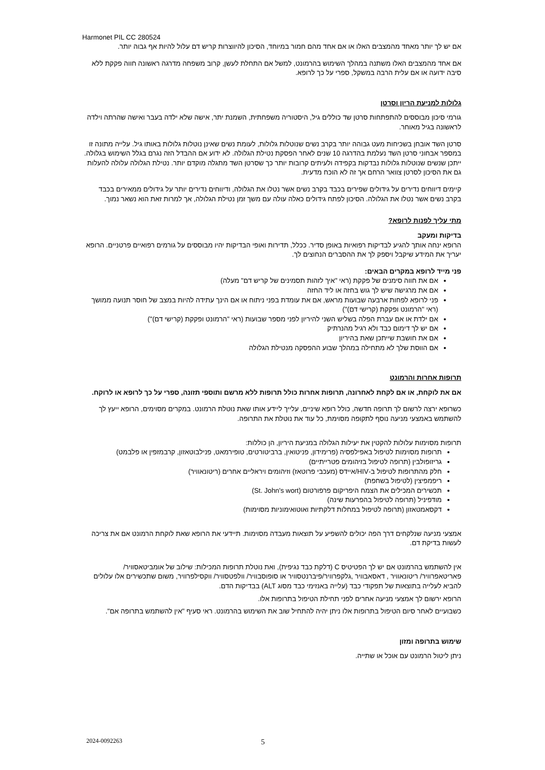Harmonet PIL CC 280524
אם יש לך יותר מאחד מהמצבים האלו או אם אחד מהם חמור במיוחד, הסיכון להיווצרות קריש דם עלול להיות אף גבוה יותר.
אם אחד מהמצבים האלו משתנה במהלך השימוש בהרמונט, למשל אם התחלת לעשן, קרוב משפחה מדרגה ראשונה חווה פקקת ללא סיבה ידועה או אם עלית הרבה במשקל, ספרי על כך לרופא.
גלולות למניעת הריון וסרטן
גורמי סיכון מבוססים להתפתחות סרטן שד כוללים גיל, היסטוריה משפחתית, השמנת יתר, אישה שלא ילדה בעבר ואישה שהרתה וילדה לראשונה בגיל מאוחר.
סרטן השד אובחן בשכיחות מעט גבוהה יותר בקרב נשים שנוטלות גלולות, לעומת נשים שאינן נוטלות גלולות באותו גיל. עלייה מתונה זו במספר אבחוני סרטן השד נעלמת בהדרגה 10 שנים לאחר הפסקת נטילת הגלולה. לא ידוע אם ההבדל הזה נגרם בגלל השימוש בגלולה. ייתכן שנשים שנוטלות גלולות נבדקות בקפידה ולעיתים קרובות יותר כך שסרטן השד מתגלה מוקדם יותר. נטילת הגלולה עלולה להעלות גם את הסיכון לסרטן צוואר הרחם אך זה לא הוכח מדעית.
קיימים דיווחים נדירים על גידולים שפירים בכבד בקרב נשים אשר נטלו את הגלולה, ודיווחים נדירים יותר על גידולים ממאירים בכבד בקרב נשים אשר נטלו את הגלולה. הסיכון לפתח גידולים כאלה עולה עם משך זמן נטילת הגלולה, אך למרות זאת הוא נשאר נמוך.
מתי עליך לפנות לרופא?
בדיקות ומעקב
הרופא ינחה אותך להגיע לבדיקות רפואיות באופן סדיר. ככלל, תדירות ואופי הבדיקות יהיו מבוססים על גורמים רפואיים פרטניים. הרופא יעריך את המידע שיקבל ויספק לך את ההסברים הנחוצים לך.
פני מייד לרופא במקרים הבאים:
אם את חווה סימנים של פקקת (ראי "איך לזהות תסמינים של קריש דם" מעלה)
אם את מרגישה שיש לך גוש בחזה או ליד החזה
פני לרופא לפחות ארבעה שבועות מראש, אם את עומדת בפני ניתוח או אם הינך עתידה להיות במצב של חוסר תנועה ממושך (ראי "הרמונט ופקקת (קרישי דם)")
אם ילדת או אם עברת הפלה בשליש השני להיריון לפני מספר שבועות (ראי "הרמונט ופקקת (קרישי דם)")
אם יש לך דימום כבד ולא רגיל מהנרתיק
אם את חושבת שייתכן שאת בהיריון
אם הווסת שלך לא מתחילה במהלך שבוע ההפסקה מנטילת הגלולה
תרופות אחרות והרמונט
אם את לוקחת, או אם לקחת לאחרונה, תרופות אחרות כולל תרופות ללא מרשם ותוספי תזונה, ספרי על כך לרופא או לרוקח.
כשרופא ירצה לרשום לך תרופה חדשה, כולל רופא שיניים, עלייך ליידע אותו שאת נוטלת הרמונט. במקרים מסוימים, הרופא ייעץ לך להשתמש באמצעי מניעה נוסף לתקופה מסוימת, כל עוד את נוטלת את התרופה.
תרופות מסוימות עלולות להקטין את יעילות הגלולה במניעת היריון, הן כוללות:
תרופות מסוימות לטיפול באפילפסיה (פרימידון, פניטואין, ברביטורטים, טופירמאט, פנילבוטאזון, קרבמזפין או פלבמט)
גריזופולבין (תרופה לטיפול בזיהומים פטרייתיים)
חלק מהתרופות לטיפול ב-HIV/איידס (מעכבי פרוטאז) וזיהומים ויראליים אחרים (ריטונאוויר)
ריפמפיצין (לטיפול בשחפת)
תכשירים המכילים את הצמח היפריקום פרפורטום (St. John's wort)
מודפיניל (תרופה לטיפול בהפרעות שינה)
דקסאמטאזון (תרופה לטיפול במחלות דלקתיות ואוטואימוניות מסוימות)
אמצעי מניעה שנלקחים דרך הפה יכולים להשפיע על תוצאות מעבדה מסוימות. תיידעי את הרופא שאת לוקחת הרמונט אם את צריכה לעשות בדיקת דם.
אין להשתמש בהרמונט אם יש לך הפטיטיס C (דלקת כבד נגיפית), ואת נוטלת תרופות המכילות: שילוב של אומביטאסוויר/ פאריטאפרוויר/ ריטונאוויר , דאסאבוויר ,גלקפרוויר/פיברנטסוויר או סופוסבוויר/ וולפטסוויר/ ווקסילפרוויר, משום שתכשירים אלו עלולים להביא לעלייה בתוצאות של תפקודי כבד (עלייה באנזימי כבד מסוג ALT) בבדיקות הדם.
הרופא ירשום לך אמצעי מניעה אחרים לפני תחילת הטיפול בתרופות אלו.
כשבועיים לאחר סיום הטיפול בתרופות אלו ניתן יהיה להתחיל שוב את השימוש בהרמונט. ראי סעיף "אין להשתמש בתרופה אם".
שימוש בתרופה ומזון
ניתן ליטול הרמונט עם אוכל או שתייה.
2024-0092263 5